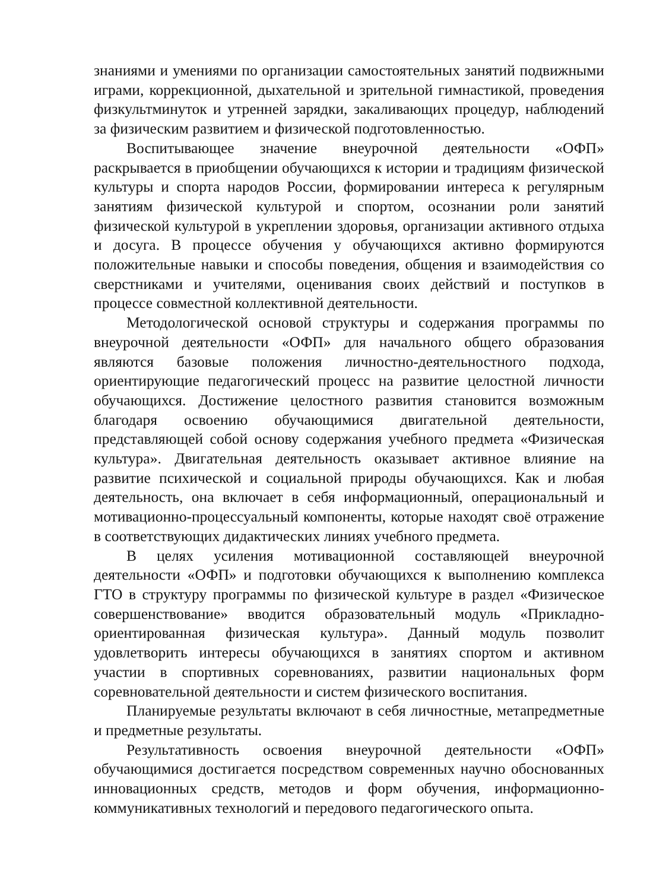знаниями и умениями по организации самостоятельных занятий подвижными играми, коррекционной, дыхательной и зрительной гимнастикой, проведения физкультминуток и утренней зарядки, закаливающих процедур, наблюдений за физическим развитием и физической подготовленностью.
Воспитывающее значение внеурочной деятельности «ОФП» раскрывается в приобщении обучающихся к истории и традициям физической культуры и спорта народов России, формировании интереса к регулярным занятиям физической культурой и спортом, осознании роли занятий физической культурой в укреплении здоровья, организации активного отдыха и досуга. В процессе обучения у обучающихся активно формируются положительные навыки и способы поведения, общения и взаимодействия со сверстниками и учителями, оценивания своих действий и поступков в процессе совместной коллективной деятельности.
Методологической основой структуры и содержания программы по внеурочной деятельности «ОФП» для начального общего образования являются базовые положения личностно-деятельностного подхода, ориентирующие педагогический процесс на развитие целостной личности обучающихся. Достижение целостного развития становится возможным благодаря освоению обучающимися двигательной деятельности, представляющей собой основу содержания учебного предмета «Физическая культура». Двигательная деятельность оказывает активное влияние на развитие психической и социальной природы обучающихся. Как и любая деятельность, она включает в себя информационный, операциональный и мотивационно-процессуальный компоненты, которые находят своё отражение в соответствующих дидактических линиях учебного предмета.
В целях усиления мотивационной составляющей внеурочной деятельности «ОФП» и подготовки обучающихся к выполнению комплекса ГТО в структуру программы по физической культуре в раздел «Физическое совершенствование» вводится образовательный модуль «Прикладно-ориентированная физическая культура». Данный модуль позволит удовлетворить интересы обучающихся в занятиях спортом и активном участии в спортивных соревнованиях, развитии национальных форм соревновательной деятельности и систем физического воспитания.
Планируемые результаты включают в себя личностные, метапредметные и предметные результаты.
Результативность освоения внеурочной деятельности «ОФП» обучающимися достигается посредством современных научно обоснованных инновационных средств, методов и форм обучения, информационно-коммуникативных технологий и передового педагогического опыта.